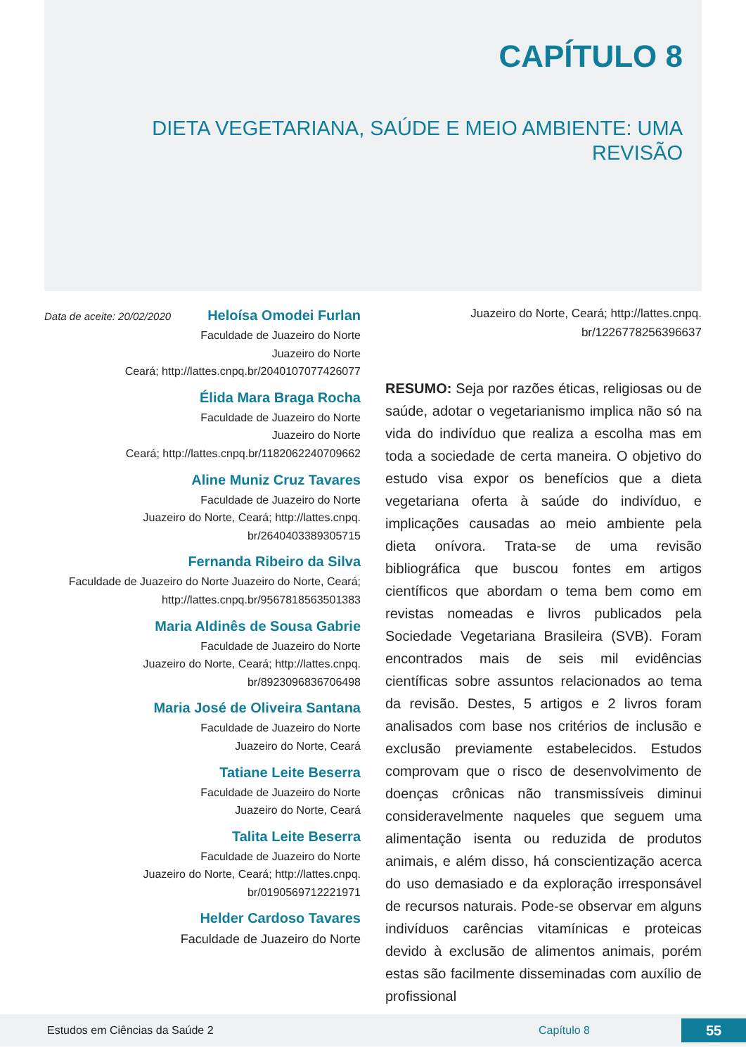CAPÍTULO 8
DIETA VEGETARIANA, SAÚDE E MEIO AMBIENTE: UMA REVISÃO
Data de aceite: 20/02/2020
Heloísa Omodei Furlan
Faculdade de Juazeiro do Norte
Juazeiro do Norte
Ceará; http://lattes.cnpq.br/2040107077426077
Élida Mara Braga Rocha
Faculdade de Juazeiro do Norte
Juazeiro do Norte
Ceará; http://lattes.cnpq.br/1182062240709662
Aline Muniz Cruz Tavares
Faculdade de Juazeiro do Norte
Juazeiro do Norte, Ceará; http://lattes.cnpq. br/2640403389305715
Fernanda Ribeiro da Silva
Faculdade de Juazeiro do Norte Juazeiro do Norte, Ceará; http://lattes.cnpq.br/9567818563501383
Maria Aldinês de Sousa Gabrie
Faculdade de Juazeiro do Norte
Juazeiro do Norte, Ceará; http://lattes.cnpq. br/8923096836706498
Maria José de Oliveira Santana
Faculdade de Juazeiro do Norte
Juazeiro do Norte, Ceará
Tatiane Leite Beserra
Faculdade de Juazeiro do Norte
Juazeiro do Norte, Ceará
Talita Leite Beserra
Faculdade de Juazeiro do Norte
Juazeiro do Norte, Ceará; http://lattes.cnpq. br/0190569712221971
Helder Cardoso Tavares
Faculdade de Juazeiro do Norte
Juazeiro do Norte, Ceará; http://lattes.cnpq. br/1226778256396637
RESUMO: Seja por razões éticas, religiosas ou de saúde, adotar o vegetarianismo implica não só na vida do indivíduo que realiza a escolha mas em toda a sociedade de certa maneira. O objetivo do estudo visa expor os benefícios que a dieta vegetariana oferta à saúde do indivíduo, e implicações causadas ao meio ambiente pela dieta onívora. Trata-se de uma revisão bibliográfica que buscou fontes em artigos científicos que abordam o tema bem como em revistas nomeadas e livros publicados pela Sociedade Vegetariana Brasileira (SVB). Foram encontrados mais de seis mil evidências científicas sobre assuntos relacionados ao tema da revisão. Destes, 5 artigos e 2 livros foram analisados com base nos critérios de inclusão e exclusão previamente estabelecidos. Estudos comprovam que o risco de desenvolvimento de doenças crônicas não transmissíveis diminui consideravelmente naqueles que seguem uma alimentação isenta ou reduzida de produtos animais, e além disso, há conscientização acerca do uso demasiado e da exploração irresponsável de recursos naturais. Pode-se observar em alguns indivíduos carências vitamínicas e proteicas devido à exclusão de alimentos animais, porém estas são facilmente disseminadas com auxílio de profissional
Estudos em Ciências da Saúde 2 Capítulo 8 55